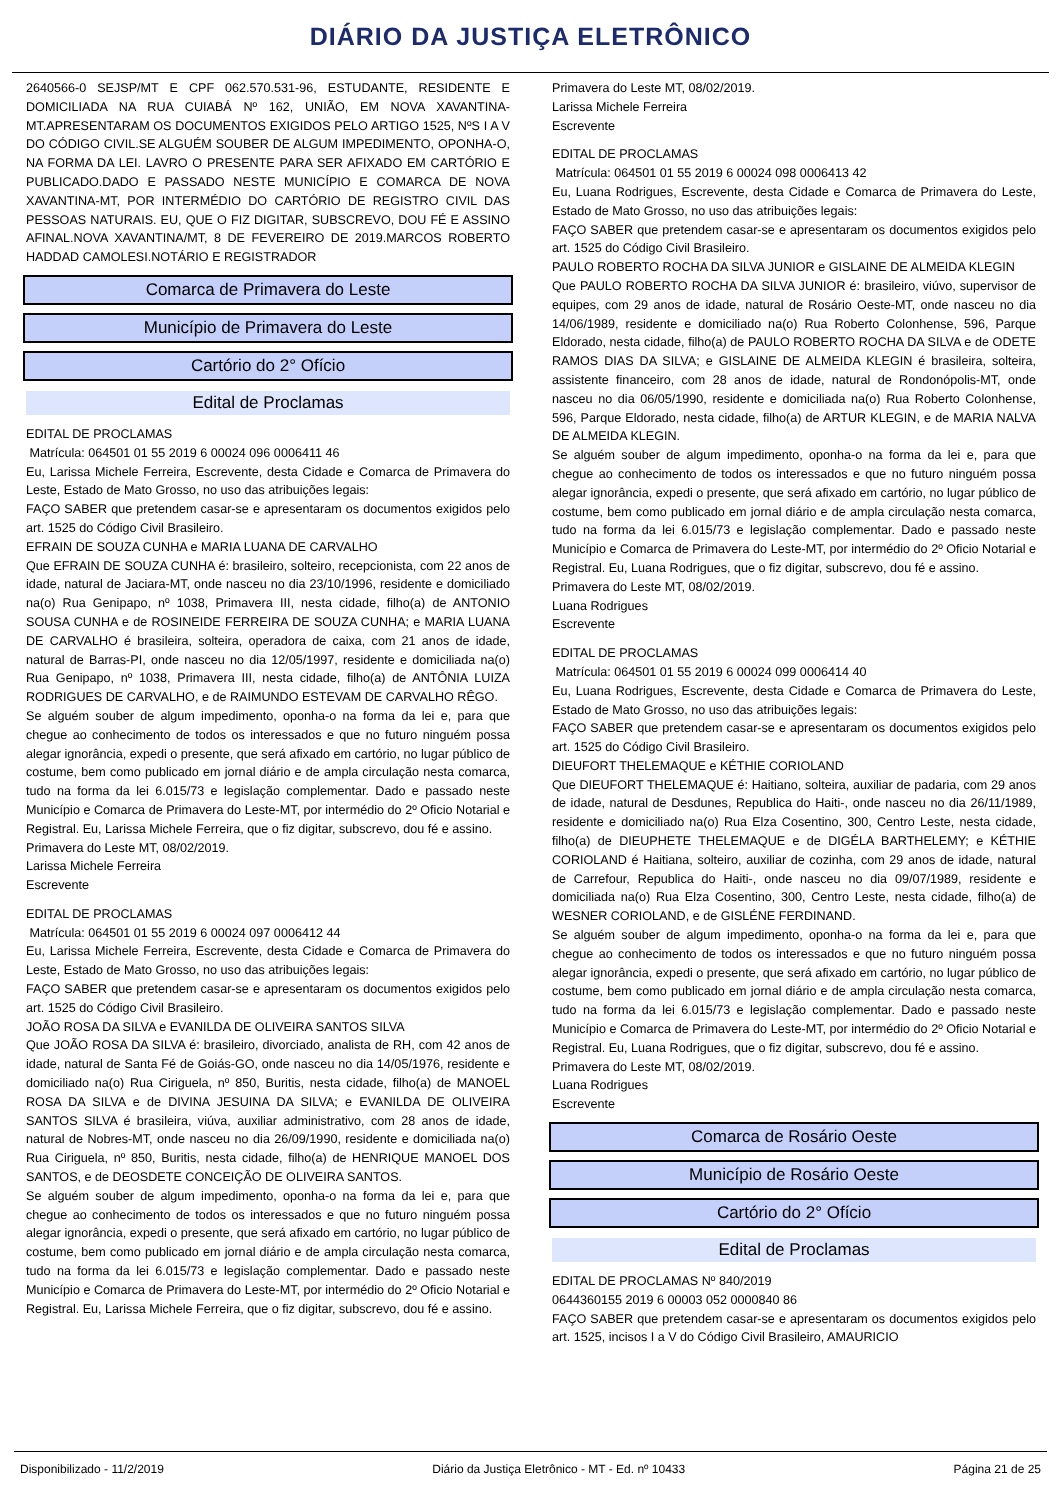DIÁRIO DA JUSTIÇA ELETRÔNICO
2640566-0 SEJSP/MT E CPF 062.570.531-96, ESTUDANTE, RESIDENTE E DOMICILIADA NA RUA CUIABÁ Nº 162, UNIÃO, EM NOVA XAVANTINA-MT.APRESENTARAM OS DOCUMENTOS EXIGIDOS PELO ARTIGO 1525, NºS I A V DO CÓDIGO CIVIL.SE ALGUÉM SOUBER DE ALGUM IMPEDIMENTO, OPONHA-O, NA FORMA DA LEI. LAVRO O PRESENTE PARA SER AFIXADO EM CARTÓRIO E PUBLICADO.DADO E PASSADO NESTE MUNICÍPIO E COMARCA DE NOVA XAVANTINA-MT, POR INTERMÉDIO DO CARTÓRIO DE REGISTRO CIVIL DAS PESSOAS NATURAIS. EU, QUE O FIZ DIGITAR, SUBSCREVO, DOU FÉ E ASSINO AFINAL.NOVA XAVANTINA/MT, 8 DE FEVEREIRO DE 2019.MARCOS ROBERTO HADDAD CAMOLESI.NOTÁRIO E REGISTRADOR
Comarca de Primavera do Leste
Município de Primavera do Leste
Cartório do 2° Ofício
Edital de Proclamas
EDITAL DE PROCLAMAS
Matrícula: 064501 01 55 2019 6 00024 096 0006411 46
Eu, Larissa Michele Ferreira, Escrevente, desta Cidade e Comarca de Primavera do Leste, Estado de Mato Grosso, no uso das atribuições legais:
FAÇO SABER que pretendem casar-se e apresentaram os documentos exigidos pelo art. 1525 do Código Civil Brasileiro.
EFRAIN DE SOUZA CUNHA e MARIA LUANA DE CARVALHO
Que EFRAIN DE SOUZA CUNHA é: brasileiro, solteiro, recepcionista, com 22 anos de idade, natural de Jaciara-MT, onde nasceu no dia 23/10/1996, residente e domiciliado na(o) Rua Genipapo, nº 1038, Primavera III, nesta cidade, filho(a) de ANTONIO SOUSA CUNHA e de ROSINEIDE FERREIRA DE SOUZA CUNHA; e MARIA LUANA DE CARVALHO é brasileira, solteira, operadora de caixa, com 21 anos de idade, natural de Barras-PI, onde nasceu no dia 12/05/1997, residente e domiciliada na(o) Rua Genipapo, nº 1038, Primavera III, nesta cidade, filho(a) de ANTÔNIA LUIZA RODRIGUES DE CARVALHO, e de RAIMUNDO ESTEVAM DE CARVALHO RÊGO.
Se alguém souber de algum impedimento, oponha-o na forma da lei e, para que chegue ao conhecimento de todos os interessados e que no futuro ninguém possa alegar ignorância, expedi o presente, que será afixado em cartório, no lugar público de costume, bem como publicado em jornal diário e de ampla circulação nesta comarca, tudo na forma da lei 6.015/73 e legislação complementar. Dado e passado neste Município e Comarca de Primavera do Leste-MT, por intermédio do 2º Oficio Notarial e Registral. Eu, Larissa Michele Ferreira, que o fiz digitar, subscrevo, dou fé e assino.
Primavera do Leste MT, 08/02/2019.
Larissa Michele Ferreira
Escrevente
EDITAL DE PROCLAMAS
Matrícula: 064501 01 55 2019 6 00024 097 0006412 44
Eu, Larissa Michele Ferreira, Escrevente, desta Cidade e Comarca de Primavera do Leste, Estado de Mato Grosso, no uso das atribuições legais:
FAÇO SABER que pretendem casar-se e apresentaram os documentos exigidos pelo art. 1525 do Código Civil Brasileiro.
JOÃO ROSA DA SILVA e EVANILDA DE OLIVEIRA SANTOS SILVA
Que JOÃO ROSA DA SILVA é: brasileiro, divorciado, analista de RH, com 42 anos de idade, natural de Santa Fé de Goiás-GO, onde nasceu no dia 14/05/1976, residente e domiciliado na(o) Rua Ciriguela, nº 850, Buritis, nesta cidade, filho(a) de MANOEL ROSA DA SILVA e de DIVINA JESUINA DA SILVA; e EVANILDA DE OLIVEIRA SANTOS SILVA é brasileira, viúva, auxiliar administrativo, com 28 anos de idade, natural de Nobres-MT, onde nasceu no dia 26/09/1990, residente e domiciliada na(o) Rua Ciriguela, nº 850, Buritis, nesta cidade, filho(a) de HENRIQUE MANOEL DOS SANTOS, e de DEOSDETE CONCEIÇÃO DE OLIVEIRA SANTOS.
Se alguém souber de algum impedimento, oponha-o na forma da lei e, para que chegue ao conhecimento de todos os interessados e que no futuro ninguém possa alegar ignorância, expedi o presente, que será afixado em cartório, no lugar público de costume, bem como publicado em jornal diário e de ampla circulação nesta comarca, tudo na forma da lei 6.015/73 e legislação complementar. Dado e passado neste Município e Comarca de Primavera do Leste-MT, por intermédio do 2º Oficio Notarial e Registral. Eu, Larissa Michele Ferreira, que o fiz digitar, subscrevo, dou fé e assino.
Primavera do Leste MT, 08/02/2019.
Larissa Michele Ferreira
Escrevente
EDITAL DE PROCLAMAS
Matrícula: 064501 01 55 2019 6 00024 098 0006413 42
Eu, Luana Rodrigues, Escrevente, desta Cidade e Comarca de Primavera do Leste, Estado de Mato Grosso, no uso das atribuições legais:
FAÇO SABER que pretendem casar-se e apresentaram os documentos exigidos pelo art. 1525 do Código Civil Brasileiro.
PAULO ROBERTO ROCHA DA SILVA JUNIOR e GISLAINE DE ALMEIDA KLEGIN
Que PAULO ROBERTO ROCHA DA SILVA JUNIOR é: brasileiro, viúvo, supervisor de equipes, com 29 anos de idade, natural de Rosário Oeste-MT, onde nasceu no dia 14/06/1989, residente e domiciliado na(o) Rua Roberto Colonhense, 596, Parque Eldorado, nesta cidade, filho(a) de PAULO ROBERTO ROCHA DA SILVA e de ODETE RAMOS DIAS DA SILVA; e GISLAINE DE ALMEIDA KLEGIN é brasileira, solteira, assistente financeiro, com 28 anos de idade, natural de Rondonópolis-MT, onde nasceu no dia 06/05/1990, residente e domiciliada na(o) Rua Roberto Colonhense, 596, Parque Eldorado, nesta cidade, filho(a) de ARTUR KLEGIN, e de MARIA NALVA DE ALMEIDA KLEGIN.
Se alguém souber de algum impedimento, oponha-o na forma da lei e, para que chegue ao conhecimento de todos os interessados e que no futuro ninguém possa alegar ignorância, expedi o presente, que será afixado em cartório, no lugar público de costume, bem como publicado em jornal diário e de ampla circulação nesta comarca, tudo na forma da lei 6.015/73 e legislação complementar. Dado e passado neste Município e Comarca de Primavera do Leste-MT, por intermédio do 2º Oficio Notarial e Registral. Eu, Luana Rodrigues, que o fiz digitar, subscrevo, dou fé e assino.
Primavera do Leste MT, 08/02/2019.
Luana Rodrigues
Escrevente
EDITAL DE PROCLAMAS
Matrícula: 064501 01 55 2019 6 00024 099 0006414 40
Eu, Luana Rodrigues, Escrevente, desta Cidade e Comarca de Primavera do Leste, Estado de Mato Grosso, no uso das atribuições legais:
FAÇO SABER que pretendem casar-se e apresentaram os documentos exigidos pelo art. 1525 do Código Civil Brasileiro.
DIEUFORT THELEMAQUE e KÉTHIE CORIOLAND
Que DIEUFORT THELEMAQUE é: Haitiano, solteira, auxiliar de padaria, com 29 anos de idade, natural de Desdunes, Republica do Haiti-, onde nasceu no dia 26/11/1989, residente e domiciliado na(o) Rua Elza Cosentino, 300, Centro Leste, nesta cidade, filho(a) de DIEUPHETE THELEMAQUE e de DIGÉLA BARTHELEMY; e KÉTHIE CORIOLAND é Haitiana, solteiro, auxiliar de cozinha, com 29 anos de idade, natural de Carrefour, Republica do Haiti-, onde nasceu no dia 09/07/1989, residente e domiciliada na(o) Rua Elza Cosentino, 300, Centro Leste, nesta cidade, filho(a) de WESNER CORIOLAND, e de GISLÉNE FERDINAND.
Se alguém souber de algum impedimento, oponha-o na forma da lei e, para que chegue ao conhecimento de todos os interessados e que no futuro ninguém possa alegar ignorância, expedi o presente, que será afixado em cartório, no lugar público de costume, bem como publicado em jornal diário e de ampla circulação nesta comarca, tudo na forma da lei 6.015/73 e legislação complementar. Dado e passado neste Município e Comarca de Primavera do Leste-MT, por intermédio do 2º Oficio Notarial e Registral. Eu, Luana Rodrigues, que o fiz digitar, subscrevo, dou fé e assino.
Primavera do Leste MT, 08/02/2019.
Luana Rodrigues
Escrevente
Comarca de Rosário Oeste
Município de Rosário Oeste
Cartório do 2° Ofício
Edital de Proclamas
EDITAL DE PROCLAMAS Nº 840/2019
0644360155 2019 6 00003 052 0000840 86
FAÇO SABER que pretendem casar-se e apresentaram os documentos exigidos pelo art. 1525, incisos I a V do Código Civil Brasileiro, AMAURICIO
Disponibilizado - 11/2/2019 Diário da Justiça Eletrônico - MT - Ed. nº 10433 Página 21 de 25